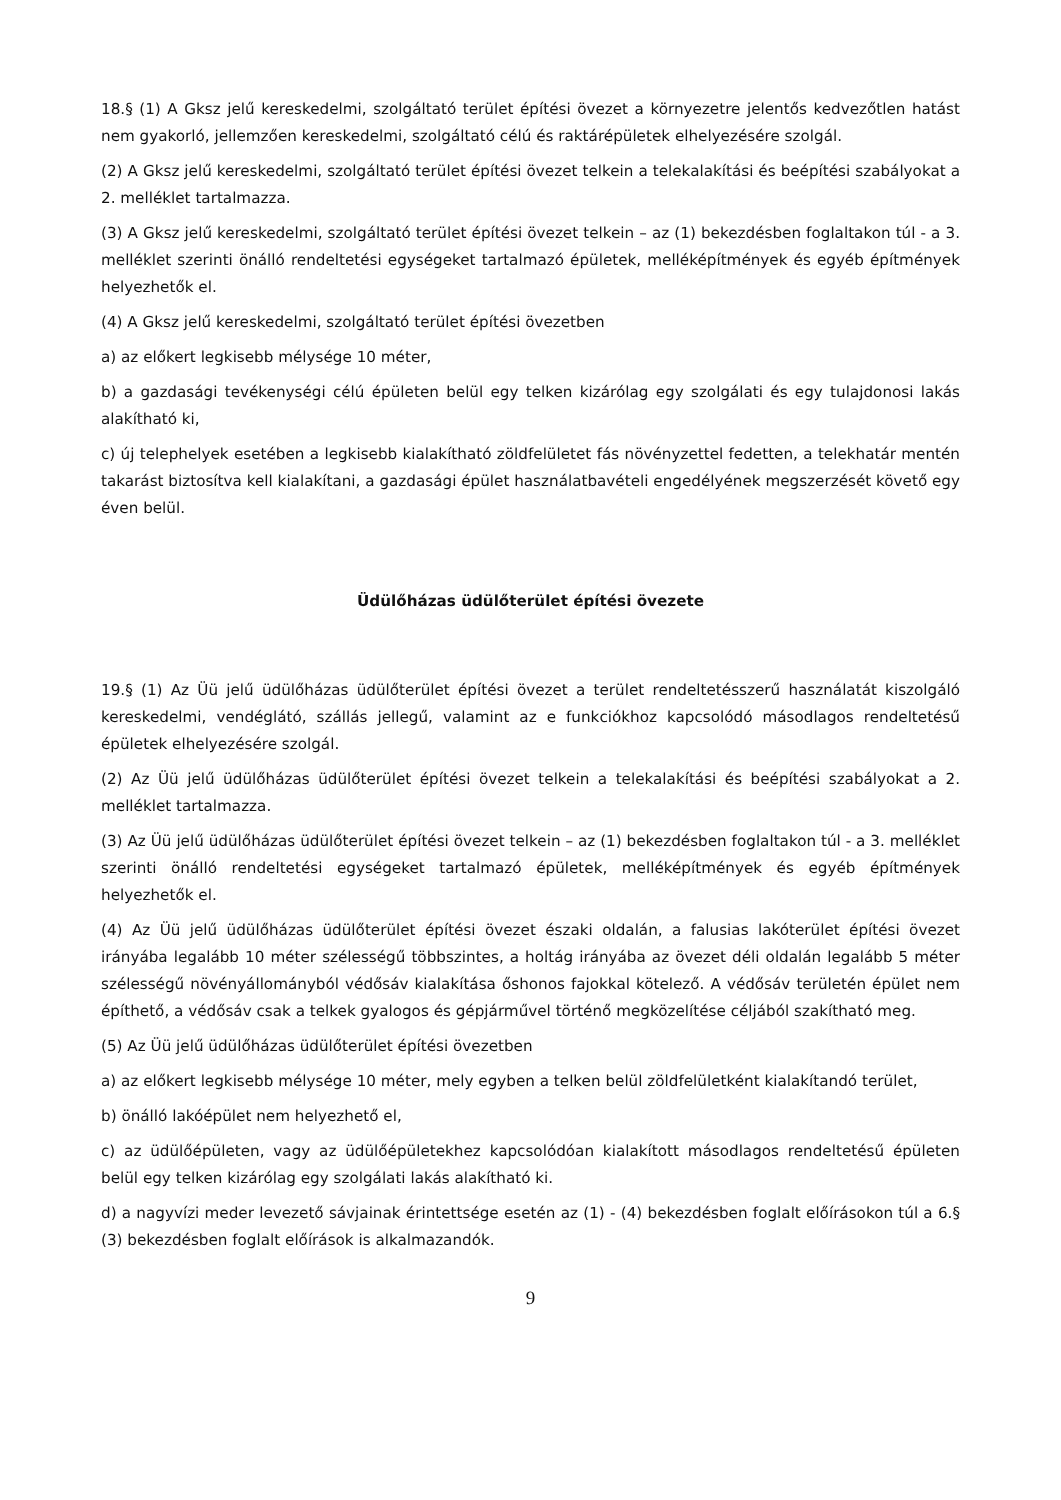18.§ (1) A Gksz jelű kereskedelmi, szolgáltató terület építési övezet a környezetre jelentős kedvezőtlen hatást nem gyakorló, jellemzően kereskedelmi, szolgáltató célú és raktárépületek elhelyezésére szolgál.
(2) A Gksz jelű kereskedelmi, szolgáltató terület építési övezet telkein a telekalakítási és beépítési szabályokat a 2. melléklet tartalmazza.
(3) A Gksz jelű kereskedelmi, szolgáltató terület építési övezet telkein – az (1) bekezdésben foglaltakon túl - a 3. melléklet szerinti önálló rendeltetési egységeket tartalmazó épületek, melléképítmények és egyéb építmények helyezhetők el.
(4) A Gksz jelű kereskedelmi, szolgáltató terület építési övezetben
a) az előkert legkisebb mélysége 10 méter,
b) a gazdasági tevékenységi célú épületen belül egy telken kizárólag egy szolgálati és egy tulajdonosi lakás alakítható ki,
c) új telephelyek esetében a legkisebb kialakítható zöldfelületet fás növényzettel fedetten, a telekhatár mentén takarást biztosítva kell kialakítani, a gazdasági épület használatbavételi engedélyének megszerzését követő egy éven belül.
Üdülőházas üdülőterület építési övezete
19.§ (1) Az Üü jelű üdülőházas üdülőterület építési övezet a terület rendeltetésszerű használatát kiszolgáló kereskedelmi, vendéglátó, szállás jellegű, valamint az e funkciókhoz kapcsolódó másodlagos rendeltetésű épületek elhelyezésére szolgál.
(2) Az Üü jelű üdülőházas üdülőterület építési övezet telkein a telekalakítási és beépítési szabályokat a 2. melléklet tartalmazza.
(3) Az Üü jelű üdülőházas üdülőterület építési övezet telkein – az (1) bekezdésben foglaltakon túl - a 3. melléklet szerinti önálló rendeltetési egységeket tartalmazó épületek, melléképítmények és egyéb építmények helyezhetők el.
(4) Az Üü jelű üdülőházas üdülőterület építési övezet északi oldalán, a falusias lakóterület építési övezet irányába legalább 10 méter szélességű többszintes, a holtág irányába az övezet déli oldalán legalább 5 méter szélességű növényállományból védősáv kialakítása őshonos fajokkal kötelező. A védősáv területén épület nem építhető, a védősáv csak a telkek gyalogos és gépjárművel történő megközelítése céljából szakítható meg.
(5) Az Üü jelű üdülőházas üdülőterület építési övezetben
a) az előkert legkisebb mélysége 10 méter, mely egyben a telken belül zöldfelületként kialakítandó terület,
b) önálló lakóépület nem helyezhető el,
c) az üdülőépületen, vagy az üdülőépületekhez kapcsolódóan kialakított másodlagos rendeltetésű épületen belül egy telken kizárólag egy szolgálati lakás alakítható ki.
d) a nagyvízi meder levezető sávjainak érintettsége esetén az (1) - (4) bekezdésben foglalt előírásokon túl a 6.§ (3) bekezdésben foglalt előírások is alkalmazandók.
9